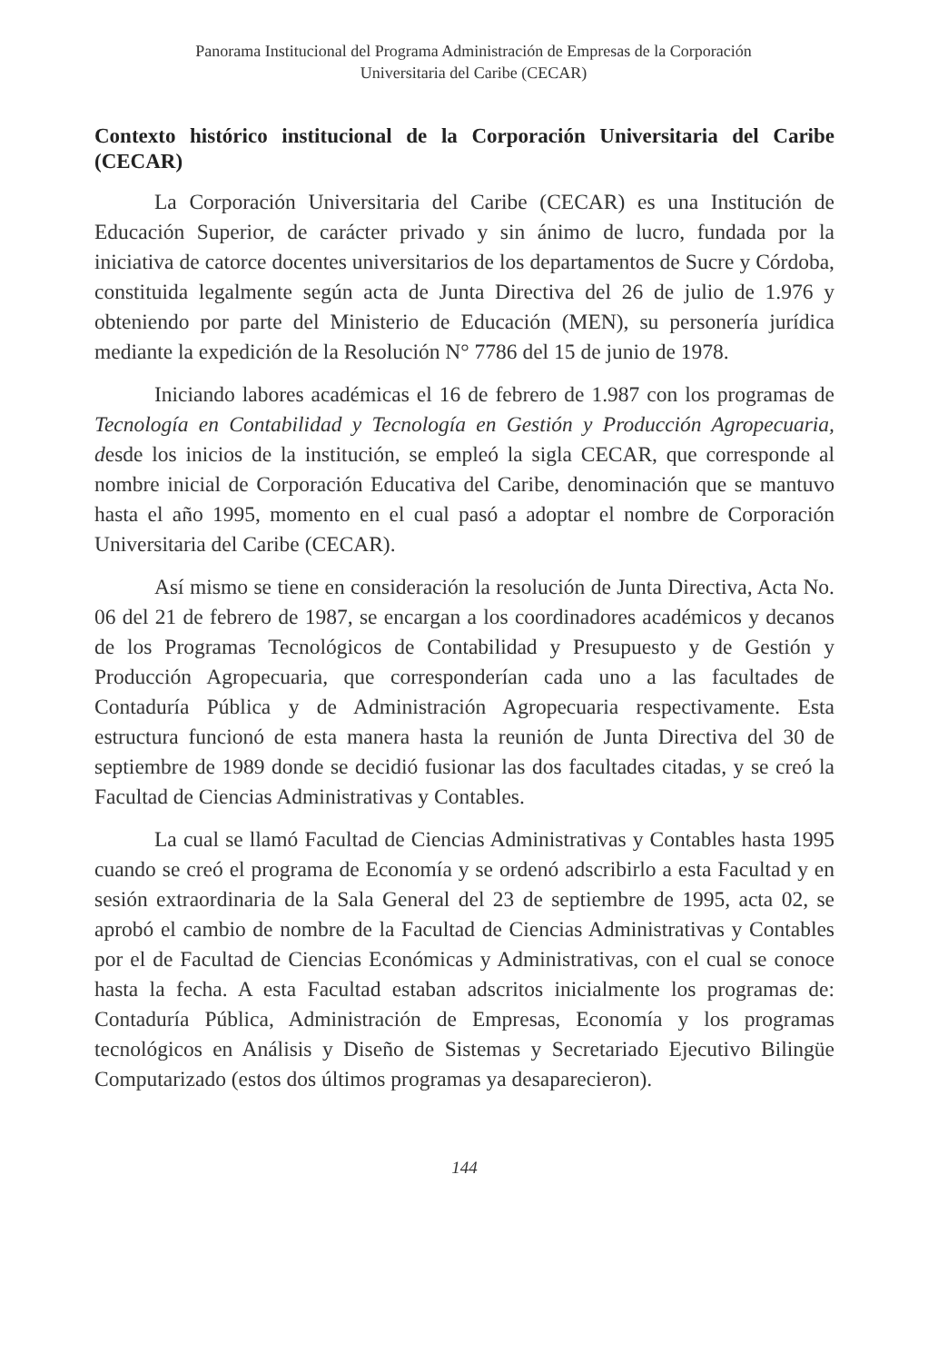Panorama Institucional del Programa Administración de Empresas de la Corporación
Universitaria del Caribe (CECAR)
Contexto histórico institucional de la Corporación Universitaria del Caribe (CECAR)
La Corporación Universitaria del Caribe (CECAR) es una Institución de Educación Superior, de carácter privado y sin ánimo de lucro, fundada por la iniciativa de catorce docentes universitarios de los departamentos de Sucre y Córdoba, constituida legalmente según acta de Junta Directiva del 26 de julio de 1.976 y obteniendo por parte del Ministerio de Educación (MEN), su personería jurídica mediante la expedición de la Resolución N° 7786 del 15 de junio de 1978.
Iniciando labores académicas el 16 de febrero de 1.987 con los programas de Tecnología en Contabilidad y Tecnología en Gestión y Producción Agropecuaria, desde los inicios de la institución, se empleó la sigla CECAR, que corresponde al nombre inicial de Corporación Educativa del Caribe, denominación que se mantuvo hasta el año 1995, momento en el cual pasó a adoptar el nombre de Corporación Universitaria del Caribe (CECAR).
Así mismo se tiene en consideración la resolución de Junta Directiva, Acta No. 06 del 21 de febrero de 1987, se encargan a los coordinadores académicos y decanos de los Programas Tecnológicos de Contabilidad y Presupuesto y de Gestión y Producción Agropecuaria, que corresponderían cada uno a las facultades de Contaduría Pública y de Administración Agropecuaria respectivamente. Esta estructura funcionó de esta manera hasta la reunión de Junta Directiva del 30 de septiembre de 1989 donde se decidió fusionar las dos facultades citadas, y se creó la Facultad de Ciencias Administrativas y Contables.
La cual se llamó Facultad de Ciencias Administrativas y Contables hasta 1995 cuando se creó el programa de Economía y se ordenó adscribirlo a esta Facultad y en sesión extraordinaria de la Sala General del 23 de septiembre de 1995, acta 02, se aprobó el cambio de nombre de la Facultad de Ciencias Administrativas y Contables por el de Facultad de Ciencias Económicas y Administrativas, con el cual se conoce hasta la fecha. A esta Facultad estaban adscritos inicialmente los programas de: Contaduría Pública, Administración de Empresas, Economía y los programas tecnológicos en Análisis y Diseño de Sistemas y Secretariado Ejecutivo Bilingüe Computarizado (estos dos últimos programas ya desaparecieron).
144